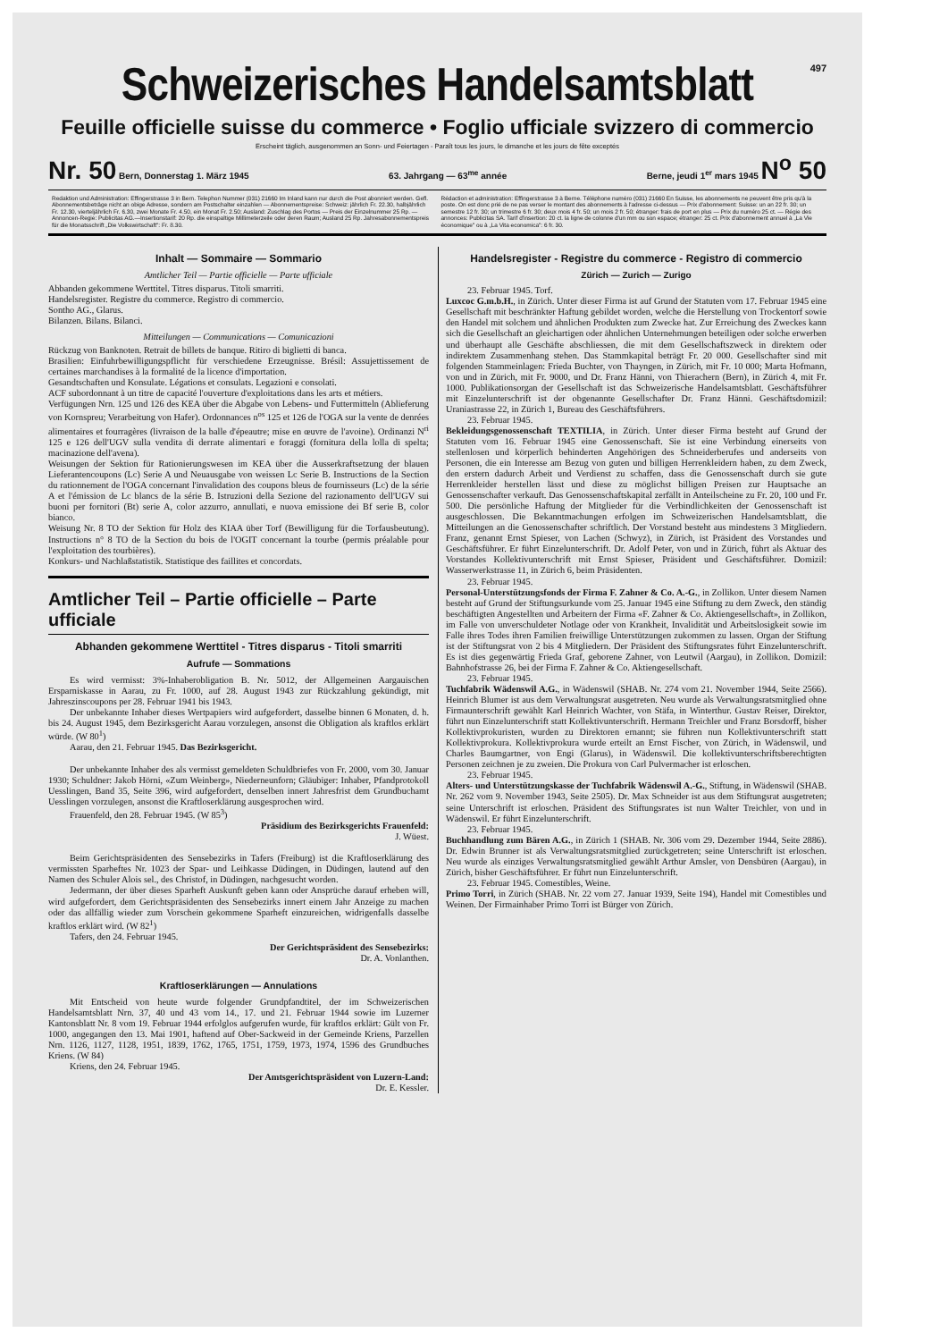Schweizerisches Handelsamtsblatt
497
Feuille officielle suisse du commerce • Foglio ufficiale svizzero di commercio
Erscheint täglich, ausgenommen an Sonn- und Feiertagen - Paraît tous les jours, le dimanche et les jours de fête exceptés
Nr. 50 Bern, Donnerstag 1. März 1945 63. Jahrgang — 63<sup>me</sup> année Berne, jeudi 1<sup>er</sup> mars 1945 N<sup>o</sup> 50
Redaktion und Administration: Effingerstrasse 3 in Bern. Telephon Nummer (031) 21660 Im Inland kann nur durch die Post abonniert werden. Gefl. Abonnementsbeträge nicht an obige Adresse, sondern am Postschalter einzahlen — Abonnementspreise: Schweiz: jährlich Fr. 22.30, halbjährlich Fr. 12.30, vierteljährlich Fr. 6.30, zwei Monate Fr. 4.50, ein Monat Fr. 2.50; Ausland: Zuschlag des Portos — Preis der Einzelnummer 25 Rp. — Annoncen-Regie: Publicitas AG.—Insertionstarif: 20 Rp. die einspaltige Millimeterzeile oder deren Raum; Ausland 25 Rp. Jahresabonnementspreis für die Monatsschrift „Die Volkswirtschaft": Fr. 8.30.
Rédaction et administration: Effingerstrasse 3 à Berne. Téléphone numéro (031) 21660 En Suisse, les abonnements ne peuvent être pris qu'à la poste. On est donc prié de ne pas verser le montant des abonnements à l'adresse ci-dessus — Prix d'abonnement: Suisse: un an 22 fr. 30; un semestre 12 fr. 30; un trimestre 6 fr. 30; deux mois 4 fr. 50; un mois 2 fr. 50; étranger: frais de port en plus — Prix du numéro 25 ct. — Régie des annonces: Publicitas SA. Tarif d'insertion: 20 ct. la ligne de colonne d'un mm ou son espace; étranger: 25 ct. Prix d'abonnement annuel à „La Vie économique" ou à „La Vita economica": 6 fr. 30.
Inhalt — Sommaire — Sommario
Amtlicher Teil — Partie officielle — Parte ufficiale
Abbanden gekommene Werttitel. Titres disparus. Titoli smarriti.
Handelsregister. Registre du commerce. Registro di commercio.
Sontho AG., Glarus.
Bilanzen. Bilans. Bilanci.
Mitteilungen — Communications — Comunicazioni
Rückzug von Banknoten. Retrait de billets de banque. Ritiro di biglietti di banca.
Brasilien: Einfuhrbewilligungspflicht für verschiedene Erzeugnisse. Brésil: Assujettissement de certaines marchandises à la formalité de la licence d'importation.
Gesandtschaften und Konsulate. Légations et consulats. Legazioni e consolati.
ACF subordonnant à un titre de capacité l'ouverture d'exploitations dans les arts et métiers.
Verfügungen Nrn. 125 und 126 des KEA über die Abgabe von Lebens- und Futtermitteln (Ablieferung von Kornspreu; Verarbeitung von Hafer). Ordonnances n<sup>os</sup> 125 et 126 de l'OGA sur la vente de denrées alimentaires et fourragères (livraison de la balle d'épeautre; mise en œuvre de l'avoine). Ordinanzi N<sup>ri</sup> 125 e 126 dell'UGV sulla vendita di derrate alimentari e foraggi (fornitura della lolla di spelta; macinazione dell'avena).
Weisungen der Sektion für Rationierungswesen im KEA über die Ausserkraftsetzung der blauen Lieferantencoupons (Lc) Serie A und Neuausgabe von weissen Lc Serie B. Instructions de la Section du rationnement de l'OGA concernant l'invalidation des coupons bleus de fournisseurs (Lc) de la série A et l'émission de Lc blancs de la série B. Istruzioni della Sezione del razionamento dell'UGV sui buoni per fornitori (Bt) serie A, color azzurro, annullati, e nuova emissione dei Bf serie B, color bianco.
Weisung Nr. 8 TO der Sektion für Holz des KIAA über Torf (Bewilligung für die Torfausbeutung). Instructions n° 8 TO de la Section du bois de l'OGIT concernant la tourbe (permis préalable pour l'exploitation des tourbières).
Konkurs- und Nachlaßstatistik. Statistique des faillites et concordats.
Amtlicher Teil – Partie officielle – Parte ufficiale
Abhanden gekommene Werttitel - Titres disparus - Titoli smarriti
Aufrufe — Sommations
Es wird vermisst: 3%-Inhaberobligation B. Nr. 5012, der Allgemeinen Aargauischen Ersparniskasse in Aarau, zu Fr. 1000, auf 28. August 1943 zur Rückzahlung gekündigt, mit Jahreszinscoupons per 28. Februar 1941 bis 1943.
Der unbekannte Inhaber dieses Wertpapiers wird aufgefordert, dasselbe binnen 6 Monaten, d. h. bis 24. August 1945, dem Bezirksgericht Aarau vorzulegen, ansonst die Obligation als kraftlos erklärt würde. (W 80<sup>1</sup>)
Aarau, den 21. Februar 1945. Das Bezirksgericht.
Der unbekannte Inhaber des als vermisst gemeldeten Schuldbriefes von Fr. 2000, vom 30. Januar 1930; Schuldner: Jakob Hörni, «Zum Weinberg», Niederneunforn; Gläubiger: Inhaber, Pfandprotokoll Uesslingen, Band 35, Seite 396, wird aufgefordert, denselben innert Jahresfrist dem Grundbuchamt Uesslingen vorzulegen, ansonst die Kraftloserklärung ausgesprochen wird.
Frauenfeld, den 28. Februar 1945. (W 85<sup>3</sup>)
Präsidium des Bezirksgerichts Frauenfeld:
J. Wüest.
Beim Gerichtspräsidenten des Sensebezirks in Tafers (Freiburg) ist die Kraftloserklärung des vermissten Sparheftes Nr. 1023 der Spar- und Leihkasse Düdingen, in Düdingen, lautend auf den Namen des Schuler Alois sel., des Christof, in Düdingen, nachgesucht worden.
Jedermann, der über dieses Sparheft Auskunft geben kann oder Ansprüche darauf erheben will, wird aufgefordert, dem Gerichtspräsidenten des Sensebezirks innert einem Jahr Anzeige zu machen oder das allfällig wieder zum Vorschein gekommene Sparheft einzureichen, widrigenfalls dasselbe kraftlos erklärt wird. (W 82<sup>1</sup>)
Tafers, den 24. Februar 1945.
Der Gerichtspräsident des Sensebezirks:
Dr. A. Vonlanthen.
Kraftloserklärungen — Annulations
Mit Entscheid von heute wurde folgender Grundpfandtitel, der im Schweizerischen Handelsamtsblatt Nrn. 37, 40 und 43 vom 14., 17. und 21. Februar 1944 sowie im Luzerner Kantonsblatt Nr. 8 vom 19. Februar 1944 erfolglos aufgerufen wurde, für kraftlos erklärt: Gült von Fr. 1000, angegangen den 13. Mai 1901, haftend auf Ober-Sackweid in der Gemeinde Kriens, Parzellen Nrn. 1126, 1127, 1128, 1951, 1839, 1762, 1765, 1751, 1759, 1973, 1974, 1596 des Grundbuches Kriens. (W 84)
Kriens, den 24. Februar 1945.
Der Amtsgerichtspräsident von Luzern-Land:
Dr. E. Kessler.
Handelsregister - Registre du commerce - Registro di commercio
Zürich — Zurich — Zurigo
23. Februar 1945. Torf.
Luxcoc G.m.b.H., in Zürich. Unter dieser Firma ist auf Grund der Statuten vom 17. Februar 1945 eine Gesellschaft mit beschränkter Haftung gebildet worden, welche die Herstellung von Trockentorf sowie den Handel mit solchem und ähnlichen Produkten zum Zwecke hat. Zur Erreichung des Zweckes kann sich die Gesellschaft an gleichartigen oder ähnlichen Unternehmungen beteiligen oder solche erwerben und überhaupt alle Geschäfte abschliessen, die mit dem Gesellschaftszweck in direktem oder indirektem Zusammenhang stehen. Das Stammkapital beträgt Fr. 20 000. Gesellschafter sind mit folgenden Stammeinlagen: Frieda Buchter, von Thayngen, in Zürich, mit Fr. 10 000; Marta Hofmann, von und in Zürich, mit Fr. 9000, und Dr. Franz Hänni, von Thierachern (Bern), in Zürich 4, mit Fr. 1000. Publikationsorgan der Gesellschaft ist das Schweizerische Handelsamtsblatt. Geschäftsführer mit Einzelunterschrift ist der obgenannte Gesellschafter Dr. Franz Hänni. Geschäftsdomizil: Uraniastrasse 22, in Zürich 1, Bureau des Geschäftsführers.
23. Februar 1945.
Bekleidungsgenossenschaft TEXTILIA, in Zürich. Unter dieser Firma besteht auf Grund der Statuten vom 16. Februar 1945 eine Genossenschaft. Sie ist eine Verbindung einerseits von stellenlosen und körperlich behinderten Angehörigen des Schneiderberufes und anderseits von Personen, die ein Interesse am Bezug von guten und billigen Herrenkleidern haben, zu dem Zweck, den erstern dadurch Arbeit und Verdienst zu schaffen, dass die Genossenschaft durch sie gute Herrenkleider herstellen lässt und diese zu möglichst billigen Preisen zur Hauptsache an Genossenschafter verkauft. Das Genossenschaftskapital zerfällt in Anteilscheine zu Fr. 20, 100 und Fr. 500. Die persönliche Haftung der Mitglieder für die Verbindlichkeiten der Genossenschaft ist ausgeschlossen. Die Bekanntmachungen erfolgen im Schweizerischen Handelsamtsblatt, die Mitteilungen an die Genossenschafter schriftlich. Der Vorstand besteht aus mindestens 3 Mitgliedern. Franz, genannt Ernst Spieser, von Lachen (Schwyz), in Zürich, ist Präsident des Vorstandes und Geschäftsführer. Er führt Einzelunterschrift. Dr. Adolf Peter, von und in Zürich, führt als Aktuar des Vorstandes Kollektivunterschrift mit Ernst Spieser, Präsident und Geschäftsführer. Domizil: Wasserwerkstrasse 11, in Zürich 6, beim Präsidenten.
23. Februar 1945.
Personal-Unterstützungsfonds der Firma F. Zahner & Co. A.-G., in Zollikon. Unter diesem Namen besteht auf Grund der Stiftungsurkunde vom 25. Januar 1945 eine Stiftung zu dem Zweck, den ständig beschäftigten Angestellten und Arbeitern der Firma «F. Zahner & Co. Aktiengesellschaft», in Zollikon, im Falle von unverschuldeter Notlage oder von Krankheit, Invalidität und Arbeitslosigkeit sowie im Falle ihres Todes ihren Familien freiwillige Unterstützungen zukommen zu lassen. Organ der Stiftung ist der Stiftungsrat von 2 bis 4 Mitgliedern. Der Präsident des Stiftungsrates führt Einzelunterschrift. Es ist dies gegenwärtig Frieda Graf, geborene Zahner, von Leutwil (Aargau), in Zollikon. Domizil: Bahnhofstrasse 26, bei der Firma F. Zahner & Co. Aktiengesellschaft.
23. Februar 1945.
Tuchfabrik Wädenswil A.G., in Wädenswil (SHAB. Nr. 274 vom 21. November 1944, Seite 2566). Heinrich Blumer ist aus dem Verwaltungsrat ausgetreten. Neu wurde als Verwaltungsratsmitglied ohne Firmaunterschrift gewählt Karl Heinrich Wachter, von Stäfa, in Winterthur. Gustav Reiser, Direktor, führt nun Einzelunterschrift statt Kollektivunterschrift. Hermann Treichler und Franz Borsdorff, bisher Kollektivprokuristen, wurden zu Direktoren ernannt; sie führen nun Kollektivunterschrift statt Kollektivprokura. Kollektivprokura wurde erteilt an Ernst Fischer, von Zürich, in Wädenswil, und Charles Baumgartner, von Engi (Glarus), in Wädenswil. Die kollektivunterschriftsberechtigten Personen zeichnen je zu zweien. Die Prokura von Carl Pulvermacher ist erloschen.
23. Februar 1945.
Alters- und Unterstützungskasse der Tuchfabrik Wädenswil A.-G., Stiftung, in Wädenswil (SHAB. Nr. 262 vom 9. November 1943, Seite 2505). Dr. Max Schneider ist aus dem Stiftungsrat ausgetreten; seine Unterschrift ist erloschen. Präsident des Stiftungsrates ist nun Walter Treichler, von und in Wädenswil. Er führt Einzelunterschrift.
23. Februar 1945.
Buchhandlung zum Bären A.G., in Zürich 1 (SHAB. Nr. 306 vom 29. Dezember 1944, Seite 2886). Dr. Edwin Brunner ist als Verwaltungsratsmitglied zurückgetreten; seine Unterschrift ist erloschen. Neu wurde als einziges Verwaltungsratsmitglied gewählt Arthur Amsler, von Densbüren (Aargau), in Zürich, bisher Geschäftsführer. Er führt nun Einzelunterschrift.
23. Februar 1945. Comestibles, Weine.
Primo Torri, in Zürich (SHAB. Nr. 22 vom 27. Januar 1939, Seite 194), Handel mit Comestibles und Weinen. Der Firmainhaber Primo Torri ist Bürger von Zürich.